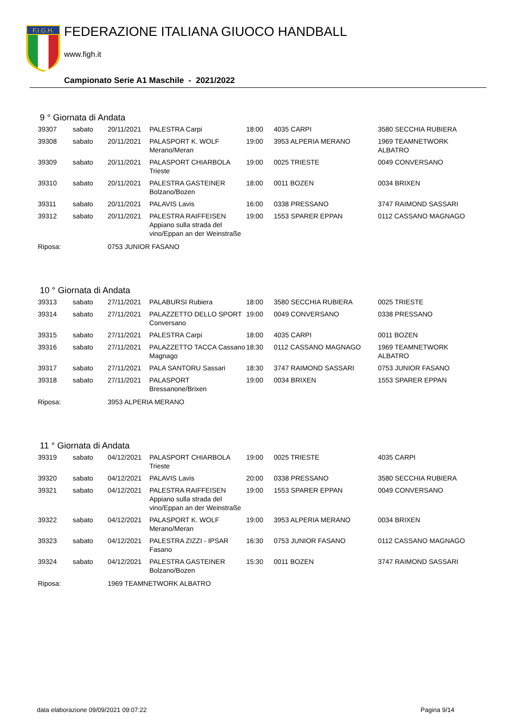F.I.G.H.
FEDERAZIONE ITALIANA GIUOCO HANDBALL
www.figh.it
Campionato Serie A1 Maschile - 2021/2022
9 ° Giornata di Andata
| 39307 | sabato | 20/11/2021 | PALESTRA Carpi | 18:00 | 4035 CARPI | 3580 SECCHIA RUBIERA |
| 39308 | sabato | 20/11/2021 | PALASPORT K. WOLF Merano/Meran | 19:00 | 3953 ALPERIA MERANO | 1969 TEAMNETWORK ALBATRO |
| 39309 | sabato | 20/11/2021 | PALASPORT CHIARBOLA Trieste | 19:00 | 0025 TRIESTE | 0049 CONVERSANO |
| 39310 | sabato | 20/11/2021 | PALESTRA GASTEINER Bolzano/Bozen | 18:00 | 0011 BOZEN | 0034 BRIXEN |
| 39311 | sabato | 20/11/2021 | PALAVIS Lavis | 16:00 | 0338 PRESSANO | 3747 RAIMOND SASSARI |
| 39312 | sabato | 20/11/2021 | PALESTRA RAIFFEISEN Appiano sulla strada del vino/Eppan an der Weinstraße | 19:00 | 1553 SPARER EPPAN | 0112 CASSANO MAGNAGO |
| Riposa: | | 0753 JUNIOR FASANO | | | | |
10 ° Giornata di Andata
| 39313 | sabato | 27/11/2021 | PALABURSI Rubiera | 18:00 | 3580 SECCHIA RUBIERA | 0025 TRIESTE |
| 39314 | sabato | 27/11/2021 | PALAZZETTO DELLO SPORT Conversano | 19:00 | 0049 CONVERSANO | 0338 PRESSANO |
| 39315 | sabato | 27/11/2021 | PALESTRA Carpi | 18:00 | 4035 CARPI | 0011 BOZEN |
| 39316 | sabato | 27/11/2021 | PALAZZETTO TACCA Cassano Magnago | 18:30 | 0112 CASSANO MAGNAGO | 1969 TEAMNETWORK ALBATRO |
| 39317 | sabato | 27/11/2021 | PALA SANTORU Sassari | 18:30 | 3747 RAIMOND SASSARI | 0753 JUNIOR FASANO |
| 39318 | sabato | 27/11/2021 | PALASPORT Bressanone/Brixen | 19:00 | 0034 BRIXEN | 1553 SPARER EPPAN |
| Riposa: | | 3953 ALPERIA MERANO | | | | |
11 ° Giornata di Andata
| 39319 | sabato | 04/12/2021 | PALASPORT CHIARBOLA Trieste | 19:00 | 0025 TRIESTE | 4035 CARPI |
| 39320 | sabato | 04/12/2021 | PALAVIS Lavis | 20:00 | 0338 PRESSANO | 3580 SECCHIA RUBIERA |
| 39321 | sabato | 04/12/2021 | PALESTRA RAIFFEISEN Appiano sulla strada del vino/Eppan an der Weinstraße | 19:00 | 1553 SPARER EPPAN | 0049 CONVERSANO |
| 39322 | sabato | 04/12/2021 | PALASPORT K. WOLF Merano/Meran | 19:00 | 3953 ALPERIA MERANO | 0034 BRIXEN |
| 39323 | sabato | 04/12/2021 | PALESTRA ZIZZI - IPSAR Fasano | 16:30 | 0753 JUNIOR FASANO | 0112 CASSANO MAGNAGO |
| 39324 | sabato | 04/12/2021 | PALESTRA GASTEINER Bolzano/Bozen | 15:30 | 0011 BOZEN | 3747 RAIMOND SASSARI |
| Riposa: | | 1969 TEAMNETWORK ALBATRO | | | | |
data elaborazione 09/09/2021 09:07:22 Pagina 9/14